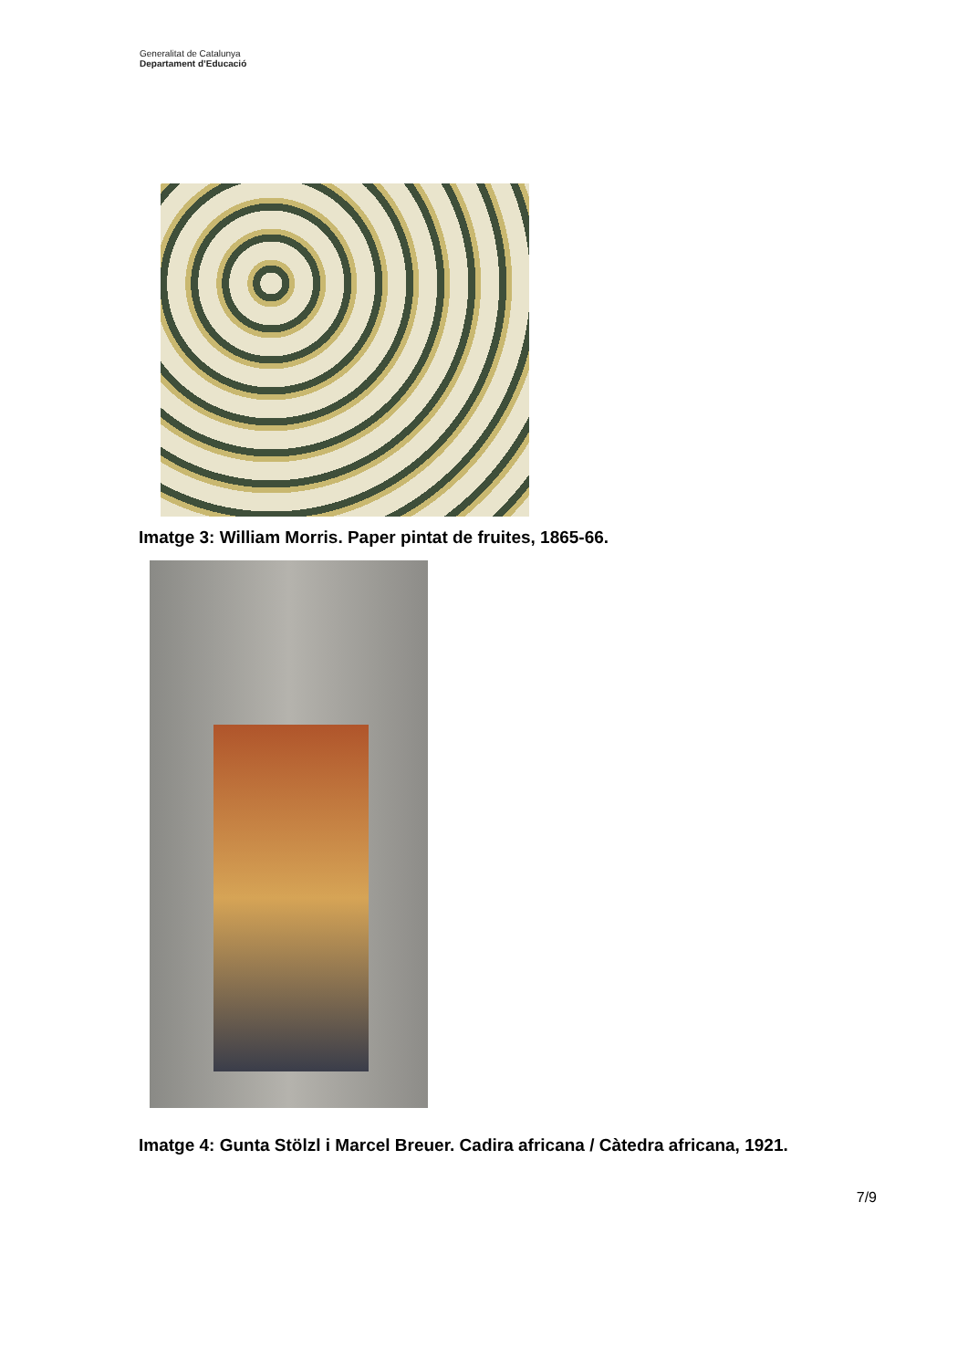Generalitat de Catalunya
Departament d’Educació
Imatge 3: William Morris. Paper pintat de fruites, 1865-66.
Imatge 4: Gunta Stölzl i Marcel Breuer. Cadira africana / Càtedra africana, 1921.
7/9